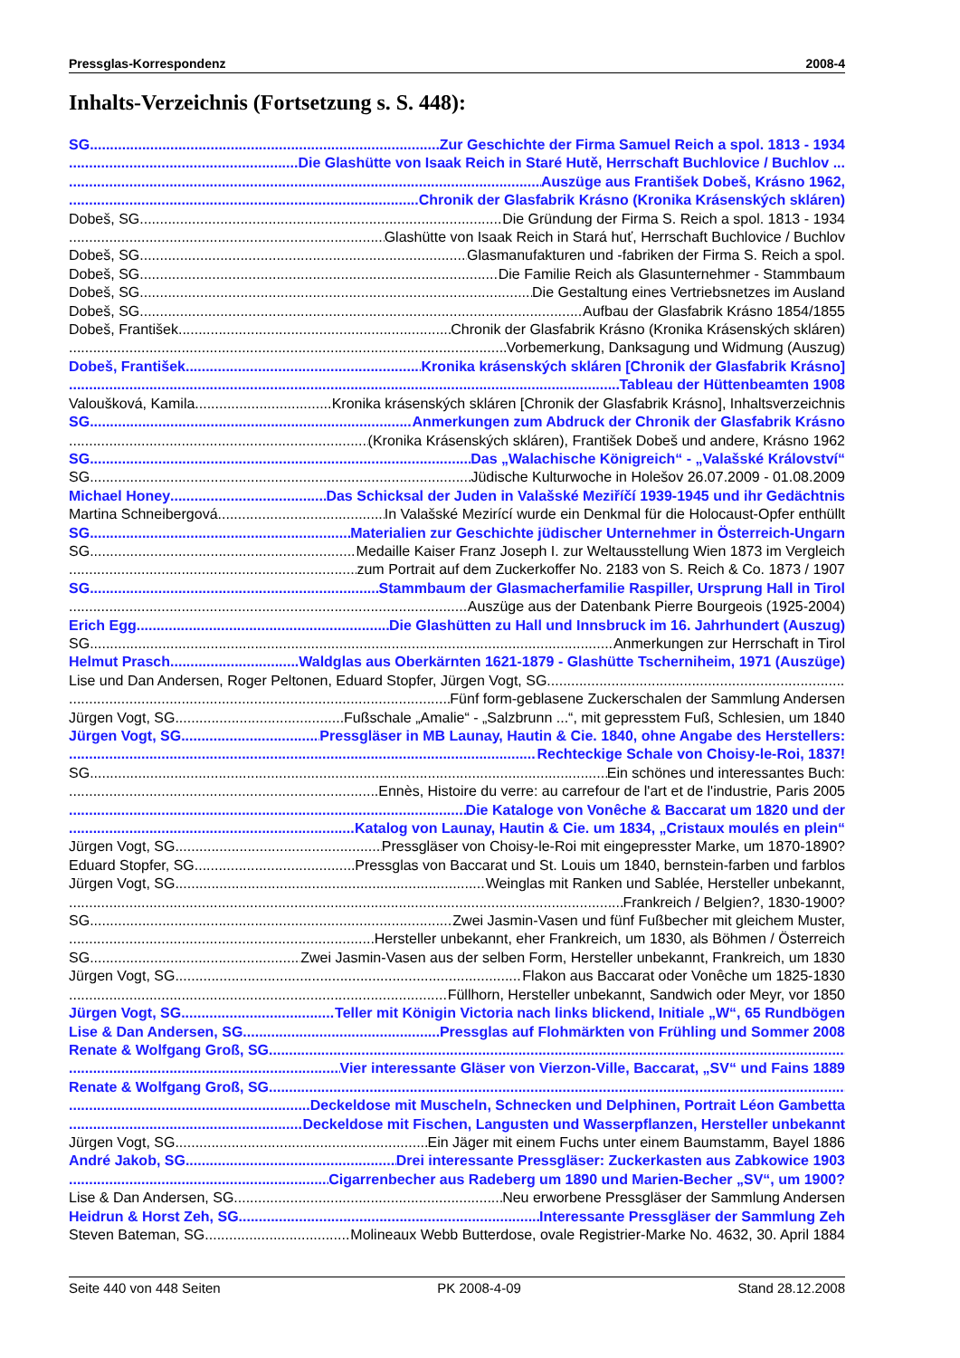Pressglas-Korrespondenz 2008-4
Inhalts-Verzeichnis (Fortsetzung s. S. 448):
SG Zur Geschichte der Firma Samuel Reich a spol. 1813 - 1934
Die Glashütte von Isaak Reich in Staré Hutě, Herrschaft Buchlovice / Buchlov ...
Auszüge aus František Dobeš, Krásno 1962,
Chronik der Glasfabrik Krásno (Kronika Krásenských skláren)
Dobeš, SG Die Gründung der Firma S. Reich a spol. 1813 - 1934
Glashütte von Isaak Reich in Stará huť, Herrschaft Buchlovice / Buchlov
Dobeš, SG Glasmanufakturen und -fabriken der Firma S. Reich a spol.
Dobeš, SG Die Familie Reich als Glasunternehmer - Stammbaum
Dobeš, SG Die Gestaltung eines Vertriebsnetzes im Ausland
Dobeš, SG Aufbau der Glasfabrik Krásno 1854/1855
Dobeš, František Chronik der Glasfabrik Krásno (Kronika Krásenských skláren)
Vorbemerkung, Danksagung und Widmung (Auszug)
Dobeš, František Kronika krásenských skláren [Chronik der Glasfabrik Krásno]
Tableau der Hüttenbeamten 1908
Valoušková, Kamila Kronika krásenských skláren [Chronik der Glasfabrik Krásno], Inhaltsverzeichnis
SG Anmerkungen zum Abdruck der Chronik der Glasfabrik Krásno
(Kronika Krásenských skláren), František Dobeš und andere, Krásno 1962
SG Das „Walachische Königreich“ - „Valašské Království“
SG Jüdische Kulturwoche in Holešov 26.07.2009 - 01.08.2009
Michael Honey Das Schicksal der Juden in Valašské Meziříčí 1939-1945 und ihr Gedächtnis
Martina Schneibergová In Valašské Mezirící wurde ein Denkmal für die Holocaust-Opfer enthüllt
SG Materialien zur Geschichte jüdischer Unternehmer in Österreich-Ungarn
SG Medaille Kaiser Franz Joseph I. zur Weltausstellung Wien 1873 im Vergleich
zum Portrait auf dem Zuckerkoffer No. 2183 von S. Reich & Co. 1873 / 1907
SG Stammbaum der Glasmacherfamilie Raspiller, Ursprung Hall in Tirol
Auszüge aus der Datenbank Pierre Bourgeois (1925-2004)
Erich Egg Die Glashütten zu Hall und Innsbruck im 16. Jahrhundert (Auszug)
SG Anmerkungen zur Herrschaft in Tirol
Helmut Prasch Waldglas aus Oberkärnten 1621-1879 - Glashütte Tscherniheim, 1971 (Auszüge)
Lise und Dan Andersen, Roger Peltonen, Eduard Stopfer, Jürgen Vogt, SG
Fünf form-geblasene Zuckerschalen der Sammlung Andersen
Jürgen Vogt, SG Fußschale „Amalie“ - „Salzbrunn ...“, mit gepresstem Fuß, Schlesien, um 1840
Jürgen Vogt, SG Pressgläser in MB Launay, Hautin & Cie. 1840, ohne Angabe des Herstellers:
Rechteckige Schale von Choisy-le-Roi, 1837!
SG Ein schönes und interessantes Buch:
Ennès, Histoire du verre: au carrefour de l'art et de l'industrie, Paris 2005
Die Kataloge von Vonêche & Baccarat um 1820 und der
Katalog von Launay, Hautin & Cie. um 1834, „Cristaux moulés en plein“
Jürgen Vogt, SG Pressgläser von Choisy-le-Roi mit eingepresster Marke, um 1870-1890?
Eduard Stopfer, SG Pressglas von Baccarat und St. Louis um 1840, bernstein-farben und farblos
Jürgen Vogt, SG Weinglas mit Ranken und Sablée, Hersteller unbekannt,
Frankreich / Belgien?, 1830-1900?
SG Zwei Jasmin-Vasen und fünf Fußbecher mit gleichem Muster,
Hersteller unbekannt, eher Frankreich, um 1830, als Böhmen / Österreich
SG Zwei Jasmin-Vasen aus der selben Form, Hersteller unbekannt, Frankreich, um 1830
Jürgen Vogt, SG Flakon aus Baccarat oder Vonêche um 1825-1830
Füllhorn, Hersteller unbekannt, Sandwich oder Meyr, vor 1850
Jürgen Vogt, SG Teller mit Königin Victoria nach links blickend, Initiale „W“, 65 Rundbögen
Lise & Dan Andersen, SG Pressglas auf Flohmärkten von Frühling und Sommer 2008
Renate & Wolfgang Groß, SG
Vier interessante Gläser von Vierzon-Ville, Baccarat, „SV“ und Fains 1889
Renate & Wolfgang Groß, SG
Deckeldose mit Muscheln, Schnecken und Delphinen, Portrait Léon Gambetta
Deckeldose mit Fischen, Langusten und Wasserpflanzen, Hersteller unbekannt
Jürgen Vogt, SG Ein Jäger mit einem Fuchs unter einem Baumstamm, Bayel 1886
André Jakob, SG Drei interessante Pressgläser: Zuckerkasten aus Zabkowice 1903
Cigarrenbecher aus Radeberg um 1890 und Marien-Becher „SV“, um 1900?
Lise & Dan Andersen, SG Neu erworbene Pressgläser der Sammlung Andersen
Heidrun & Horst Zeh, SG Interessante Pressgläser der Sammlung Zeh
Steven Bateman, SG Molineaux Webb Butterdose, ovale Registrier-Marke No. 4632, 30. April 1884
Seite 440 von 448 Seiten PK 2008-4-09 Stand 28.12.2008